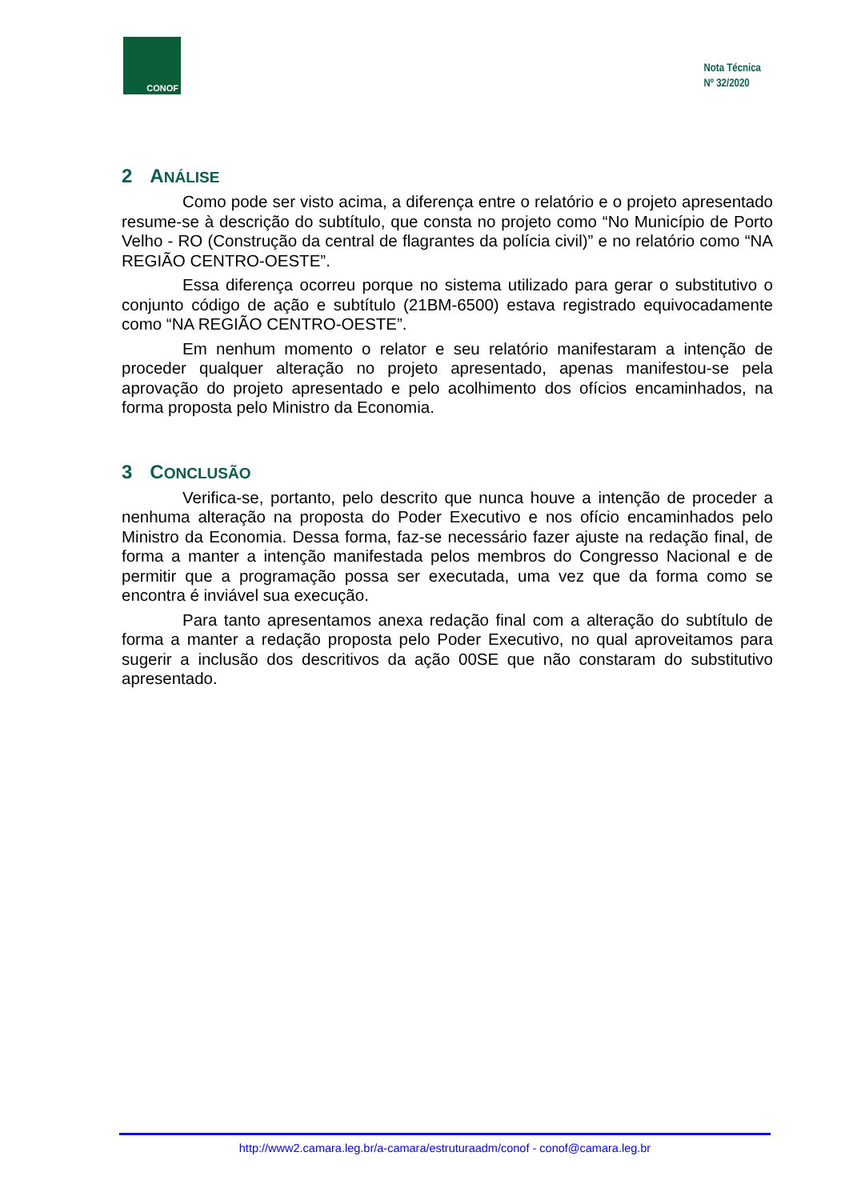CONOF
Nota Técnica
Nº 32/2020
2 ANÁLISE
Como pode ser visto acima, a diferença entre o relatório e o projeto apresentado resume-se à descrição do subtítulo, que consta no projeto como “No Município de Porto Velho - RO (Construção da central de flagrantes da polícia civil)” e no relatório como “NA REGIÃO CENTRO-OESTE”.
Essa diferença ocorreu porque no sistema utilizado para gerar o substitutivo o conjunto código de ação e subtítulo (21BM-6500) estava registrado equivocadamente como “NA REGIÃO CENTRO-OESTE”.
Em nenhum momento o relator e seu relatório manifestaram a intenção de proceder qualquer alteração no projeto apresentado, apenas manifestou-se pela aprovação do projeto apresentado e pelo acolhimento dos ofícios encaminhados, na forma proposta pelo Ministro da Economia.
3 CONCLUSÃO
Verifica-se, portanto, pelo descrito que nunca houve a intenção de proceder a nenhuma alteração na proposta do Poder Executivo e nos ofício encaminhados pelo Ministro da Economia. Dessa forma, faz-se necessário fazer ajuste na redação final, de forma a manter a intenção manifestada pelos membros do Congresso Nacional e de permitir que a programação possa ser executada, uma vez que da forma como se encontra é inviável sua execução.
Para tanto apresentamos anexa redação final com a alteração do subtítulo de forma a manter a redação proposta pelo Poder Executivo, no qual aproveitamos para sugerir a inclusão dos descritivos da ação 00SE que não constaram do substitutivo apresentado.
http://www2.camara.leg.br/a-camara/estruturaadm/conof - conof@camara.leg.br